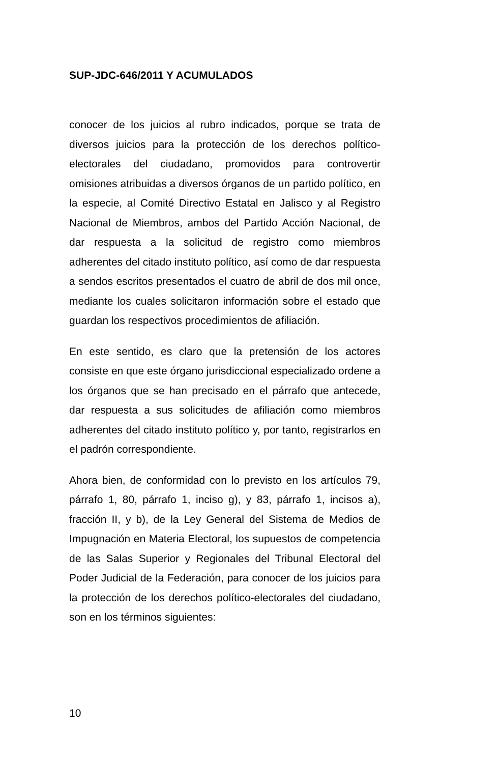SUP-JDC-646/2011 Y ACUMULADOS
conocer de los juicios al rubro indicados, porque se trata de diversos juicios para la protección de los derechos político-electorales del ciudadano, promovidos para controvertir omisiones atribuidas a diversos órganos de un partido político, en la especie, al Comité Directivo Estatal en Jalisco y al Registro Nacional de Miembros, ambos del Partido Acción Nacional, de dar respuesta a la solicitud de registro como miembros adherentes del citado instituto político, así como de dar respuesta a sendos escritos presentados el cuatro de abril de dos mil once, mediante los cuales solicitaron información sobre el estado que guardan los respectivos procedimientos de afiliación.
En este sentido, es claro que la pretensión de los actores consiste en que este órgano jurisdiccional especializado ordene a los órganos que se han precisado en el párrafo que antecede, dar respuesta a sus solicitudes de afiliación como miembros adherentes del citado instituto político y, por tanto, registrarlos en el padrón correspondiente.
Ahora bien, de conformidad con lo previsto en los artículos 79, párrafo 1, 80, párrafo 1, inciso g), y 83, párrafo 1, incisos a), fracción II, y b), de la Ley General del Sistema de Medios de Impugnación en Materia Electoral, los supuestos de competencia de las Salas Superior y Regionales del Tribunal Electoral del Poder Judicial de la Federación, para conocer de los juicios para la protección de los derechos político-electorales del ciudadano, son en los términos siguientes:
10